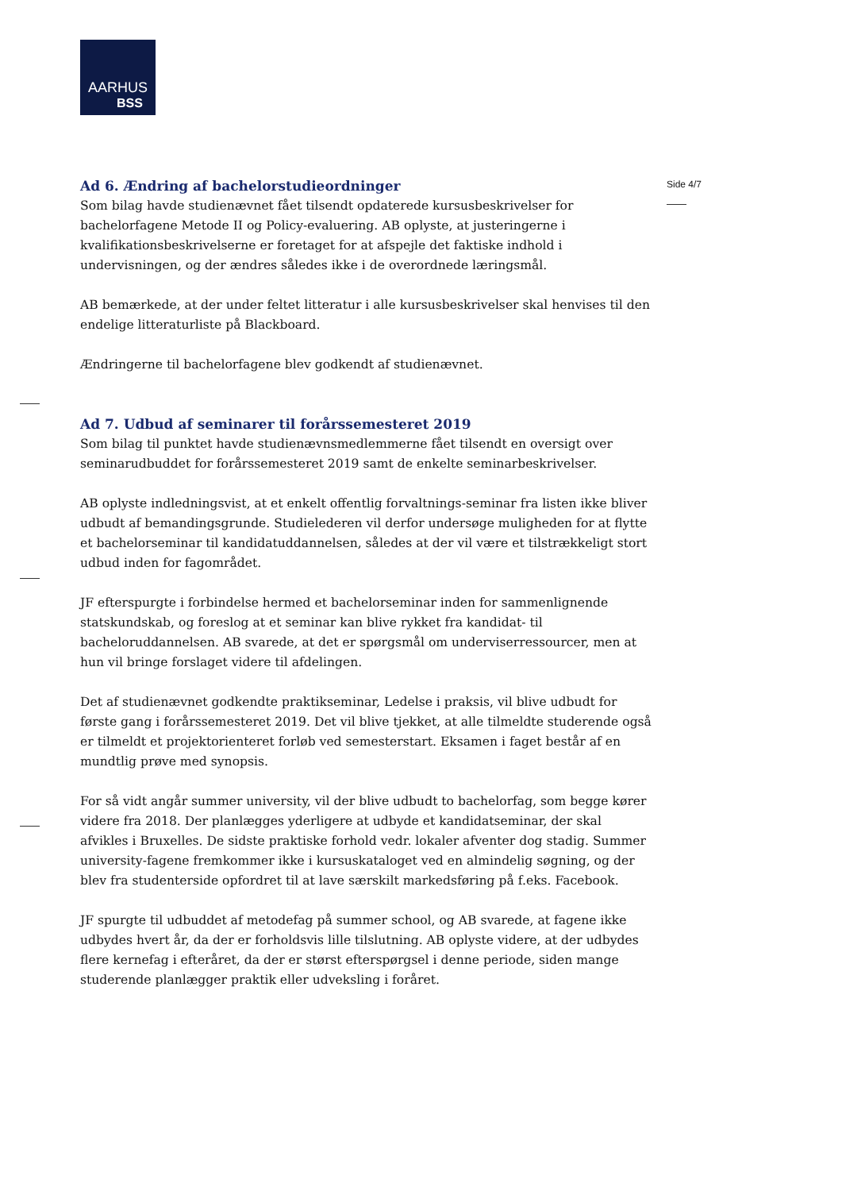AARHUS
BSS
Side 4/7
Ad 6. Ændring af bachelorstudieordninger
Som bilag havde studienævnet fået tilsendt opdaterede kursusbeskrivelser for bachelorfagene Metode II og Policy-evaluering. AB oplyste, at justeringerne i kvalifikationsbeskrivelserne er foretaget for at afspejle det faktiske indhold i undervisningen, og der ændres således ikke i de overordnede læringsmål.
AB bemærkede, at der under feltet litteratur i alle kursusbeskrivelser skal henvises til den endelige litteraturliste på Blackboard.
Ændringerne til bachelorfagene blev godkendt af studienævnet.
Ad 7. Udbud af seminarer til forårssemesteret 2019
Som bilag til punktet havde studienævnsmedlemmerne fået tilsendt en oversigt over seminarudbuddet for forårssemesteret 2019 samt de enkelte seminarbeskrivelser.
AB oplyste indledningsvist, at et enkelt offentlig forvaltnings-seminar fra listen ikke bliver udbudt af bemandingsgrunde. Studielederen vil derfor undersøge muligheden for at flytte et bachelorseminar til kandidatuddannelsen, således at der vil være et tilstrækkeligt stort udbud inden for fagområdet.
JF efterspurgte i forbindelse hermed et bachelorseminar inden for sammenlignende statskundskab, og foreslog at et seminar kan blive rykket fra kandidat- til bacheloruddannelsen. AB svarede, at det er spørgsmål om underviserressourcer, men at hun vil bringe forslaget videre til afdelingen.
Det af studienævnet godkendte praktikseminar, Ledelse i praksis, vil blive udbudt for første gang i forårssemesteret 2019. Det vil blive tjekket, at alle tilmeldte studerende også er tilmeldt et projektorienteret forløb ved semesterstart. Eksamen i faget består af en mundtlig prøve med synopsis.
For så vidt angår summer university, vil der blive udbudt to bachelorfag, som begge kører videre fra 2018. Der planlægges yderligere at udbyde et kandidatseminar, der skal afvikles i Bruxelles. De sidste praktiske forhold vedr. lokaler afventer dog stadig. Summer university-fagene fremkommer ikke i kursuskataloget ved en almindelig søgning, og der blev fra studenterside opfordret til at lave særskilt markedsføring på f.eks. Facebook.
JF spurgte til udbuddet af metodefag på summer school, og AB svarede, at fagene ikke udbydes hvert år, da der er forholdsvis lille tilslutning. AB oplyste videre, at der udbydes flere kernefag i efteråret, da der er størst efterspørgsel i denne periode, siden mange studerende planlægger praktik eller udveksling i foråret.